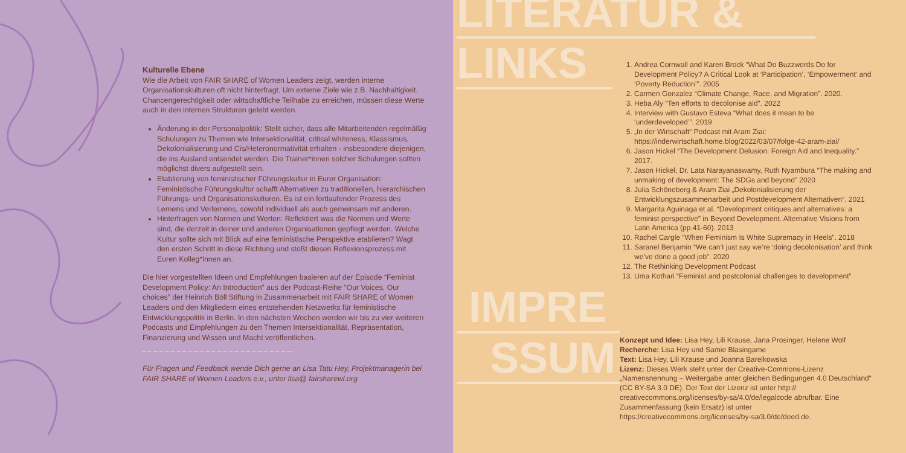Kulturelle Ebene
Wie die Arbeit von FAIR SHARE of Women Leaders zeigt, werden interne Organisationskulturen oft nicht hinterfragt. Um externe Ziele wie z.B. Nachhaltigkeit, Chancengerechtigkeit oder wirtschaftliche Teilhabe zu erreichen, müssen diese Werte auch in den internen Strukturen gelebt werden.
Änderung in der Personalpolitik: Stellt sicher, dass alle Mitarbeitenden regelmäßig Schulungen zu Themen wie Intersektionalität, critical whiteness, Klassismus, Dekolonialisierung und Cis/Heteronormativität erhalten - insbesondere diejenigen, die ins Ausland entsendet werden. Die Trainer*innen solcher Schulungen sollten möglichst divers aufgestellt sein.
Etablierung von feministischer Führungskultur in Eurer Organisation: Feministische Führungskultur schafft Alternativen zu traditionellen, hierarchischen Führungs- und Organisationskulturen. Es ist ein fortlaufender Prozess des Lernens und Verlernens, sowohl individuell als auch gemeinsam mit anderen.
Hinterfragen von Normen und Werten: Reflektiert was die Normen und Werte sind, die derzeit in deiner und anderen Organisationen gepflegt werden. Welche Kultur sollte sich mit Blick auf eine feministische Perspektive etablieren? Wagt den ersten Schritt in diese Richtung und stoßt diesen Reflexionsprozess mit Euren Kolleg*innen an.
Die hier vorgestellten Ideen und Empfehlungen basieren auf der Episode “Feminist Development Policy: An Introduction” aus der Podcast-Reihe “Our Voices, Our choices” der Heinrich Böll Stiftung in Zusammenarbeit mit FAIR SHARE of Women Leaders und den Mitgliedern eines entstehenden Netzwerks für feministische Entwicklungspolitik in Berlin. In den nächsten Wochen werden wir bis zu vier weiteren Podcasts und Empfehlungen zu den Themen Intersektionalität, Repräsentation, Finanzierung und Wissen und Macht veröffentlichen.
Für Fragen und Feedback wende Dich gerne an Lisa Tatu Hey, Projektmanagerin bei FAIR SHARE of Women Leaders e.v., unter lisa@ fairsharewl.org
LITERATUR &
LINKS
IMPRE
SSUM
1. Andrea Cornwall and Karen Brock “What Do Buzzwords Do for Development Policy? A Critical Look at ‘Participation’, ‘Empowerment’ and ‘Poverty Reduction’”. 2005
2. Carmen Gonzalez “Climate Change, Race, and Migration”. 2020.
3. Heba Aly “Ten efforts to decolonise aid”. 2022
4. Interview with Gustavo Esteva “What does it mean to be ‘underdeveloped’”. 2019
5. „In der Wirtschaft“ Podcast mit Aram Ziai: https://inderwirtschaft.home.blog/2022/03/07/folge-42-aram-ziai/
6. Jason Hickel “The Development Delusion: Foreign Aid and Inequality.” 2017.
7. Jason Hickel, Dr. Lata Narayanaswamy, Ruth Nyambura “The making and unmaking of development: The SDGs and beyond” 2020
8. Julia Schöneberg & Aram Ziai „Dekolonialisierung der Entwicklungszusammenarbeit und Postdevelopment Alternativen“. 2021
9. Margarita Aguinaga et al. “Development critiques and alternatives: a feminist perspective” in Beyond Development. Alternative Visions from Latin America (pp.41-60). 2013
10. Rachel Cargle “When Feminism Is White Supremacy in Heels”. 2018
11. Saranel Benjamin “We can’t just say we’re ‘doing decolonisation’ and think we’ve done a good job”. 2020
12. The Rethinking Development Podcast
13. Uma Kothari “Feminist and postcolonial challenges to development”
Konzept und Idee: Lisa Hey, Lili Krause, Jana Prosinger, Helene Wolf
Recherche: Lisa Hey und Samie Blasingame
Text: Lisa Hey, Lili Krause und Joanna Barelkowska
Lizenz: Dieses Werk steht unter der Creative-Commons-Lizenz „Namensnennung – Weitergabe unter gleichen Bedingungen 4.0 Deutschland“ (CC BY-SA 3.0 DE). Der Text der Lizenz ist unter http:// creativecommons.org/licenses/by-sa/4.0/de/legalcode abrufbar. Eine Zusammenfassung (kein Ersatz) ist unter https://creativecommons.org/licenses/by-sa/3.0/de/deed.de.